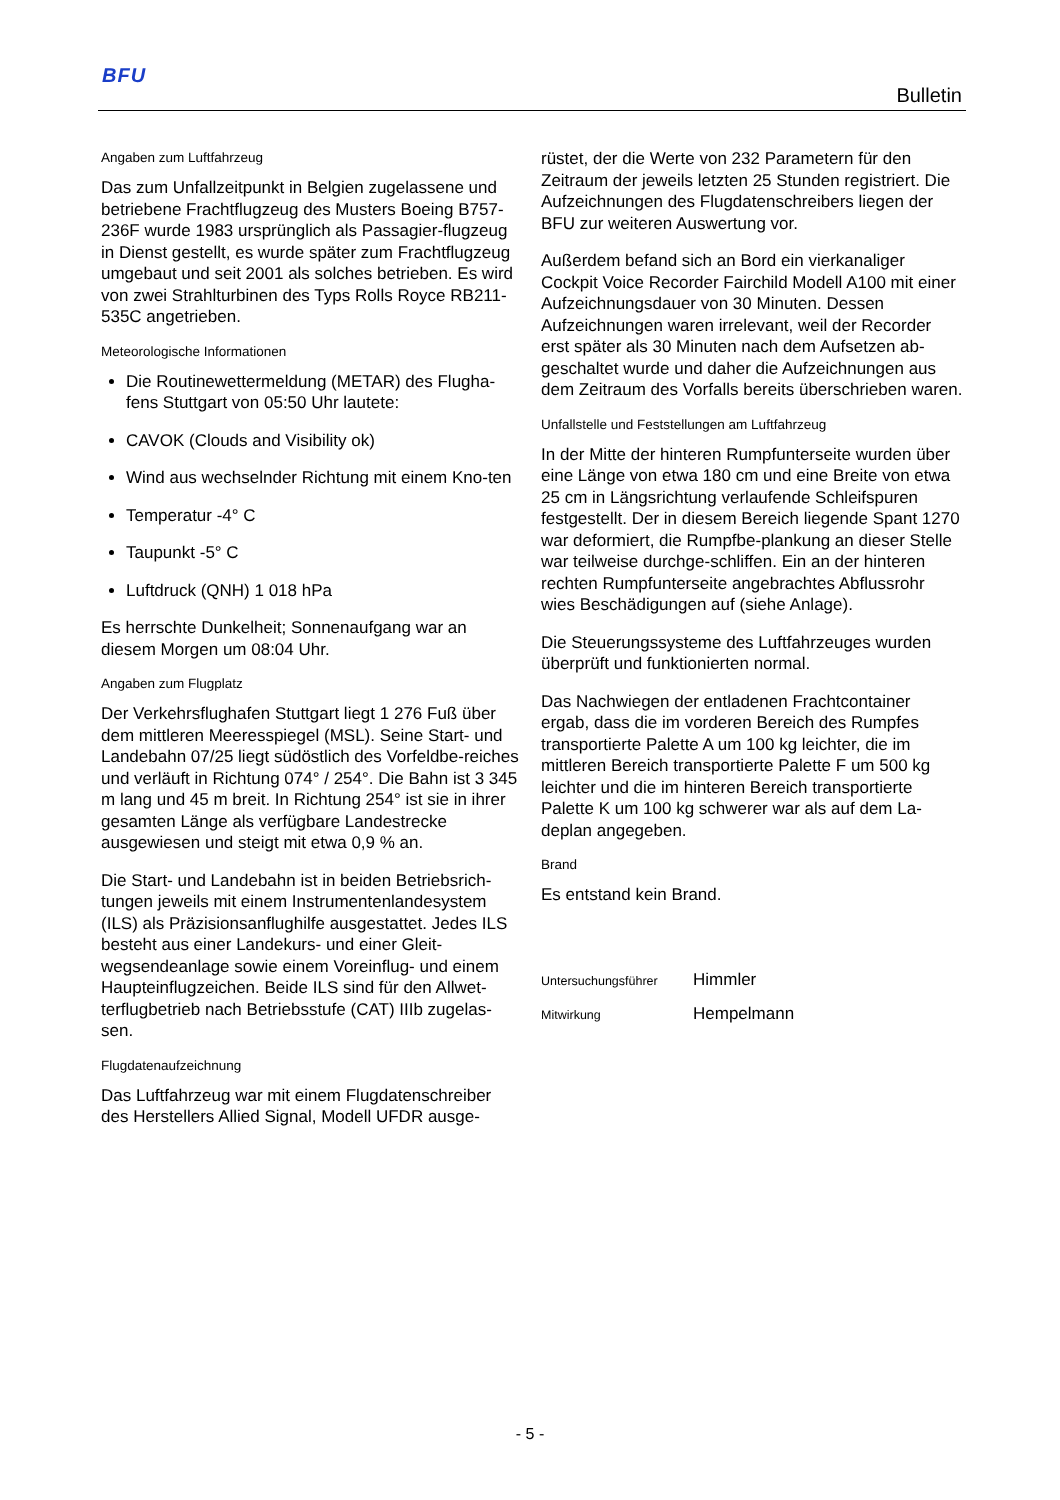BFU
Bulletin
Angaben zum Luftfahrzeug
Das zum Unfallzeitpunkt in Belgien zugelassene und betriebene Frachtflugzeug des Musters Boeing B757-236F wurde 1983 ursprünglich als Passagier-flugzeug in Dienst gestellt, es wurde später zum Frachtflugzeug umgebaut und seit 2001 als solches betrieben. Es wird von zwei Strahlturbinen des Typs Rolls Royce RB211-535C angetrieben.
Meteorologische Informationen
Die Routinewettermeldung (METAR) des Flugha-fens Stuttgart von 05:50 Uhr lautete:
CAVOK (Clouds and Visibility ok)
Wind aus wechselnder Richtung mit einem Kno-ten
Temperatur -4° C
Taupunkt -5° C
Luftdruck (QNH) 1 018 hPa
Es herrschte Dunkelheit; Sonnenaufgang war an diesem Morgen um 08:04 Uhr.
Angaben zum Flugplatz
Der Verkehrsflughafen Stuttgart liegt 1 276 Fuß über dem mittleren Meeresspiegel (MSL). Seine Start- und Landebahn 07/25 liegt südöstlich des Vorfeldbe-reiches und verläuft in Richtung 074° / 254°. Die Bahn ist 3 345 m lang und 45 m breit. In Richtung 254° ist sie in ihrer gesamten Länge als verfügbare Landestrecke ausgewiesen und steigt mit etwa 0,9 % an.
Die Start- und Landebahn ist in beiden Betriebsrich-tungen jeweils mit einem Instrumentenlandesystem (ILS) als Präzisionsanflughilfe ausgestattet. Jedes ILS besteht aus einer Landekurs- und einer Gleit-wegsendeanlage sowie einem Voreinflug- und einem Haupteinflugzeichen. Beide ILS sind für den Allwet-terflugbetrieb nach Betriebsstufe (CAT) IIIb zugelas-sen.
Flugdatenaufzeichnung
Das Luftfahrzeug war mit einem Flugdatenschreiber des Herstellers Allied Signal, Modell UFDR ausge-
rüstet, der die Werte von 232 Parametern für den Zeitraum der jeweils letzten 25 Stunden registriert. Die Aufzeichnungen des Flugdatenschreibers liegen der BFU zur weiteren Auswertung vor.
Außerdem befand sich an Bord ein vierkanaliger Cockpit Voice Recorder Fairchild Modell A100 mit einer Aufzeichnungsdauer von 30 Minuten. Dessen Aufzeichnungen waren irrelevant, weil der Recorder erst später als 30 Minuten nach dem Aufsetzen ab-geschaltet wurde und daher die Aufzeichnungen aus dem Zeitraum des Vorfalls bereits überschrieben waren.
Unfallstelle und Feststellungen am Luftfahrzeug
In der Mitte der hinteren Rumpfunterseite wurden über eine Länge von etwa 180 cm und eine Breite von etwa 25 cm in Längsrichtung verlaufende Schleifspuren festgestellt. Der in diesem Bereich liegende Spant 1270 war deformiert, die Rumpfbe-plankung an dieser Stelle war teilweise durchge-schliffen. Ein an der hinteren rechten Rumpfunterseite angebrachtes Abflussrohr wies Beschädigungen auf (siehe Anlage).
Die Steuerungssysteme des Luftfahrzeuges wurden überprüft und funktionierten normal.
Das Nachwiegen der entladenen Frachtcontainer ergab, dass die im vorderen Bereich des Rumpfes transportierte Palette A um 100 kg leichter, die im mittleren Bereich transportierte Palette F um 500 kg leichter und die im hinteren Bereich transportierte Palette K um 100 kg schwerer war als auf dem La-deplan angegeben.
Brand
Es entstand kein Brand.
Untersuchungsführer Himmler
Mitwirkung Hempelmann
- 5 -